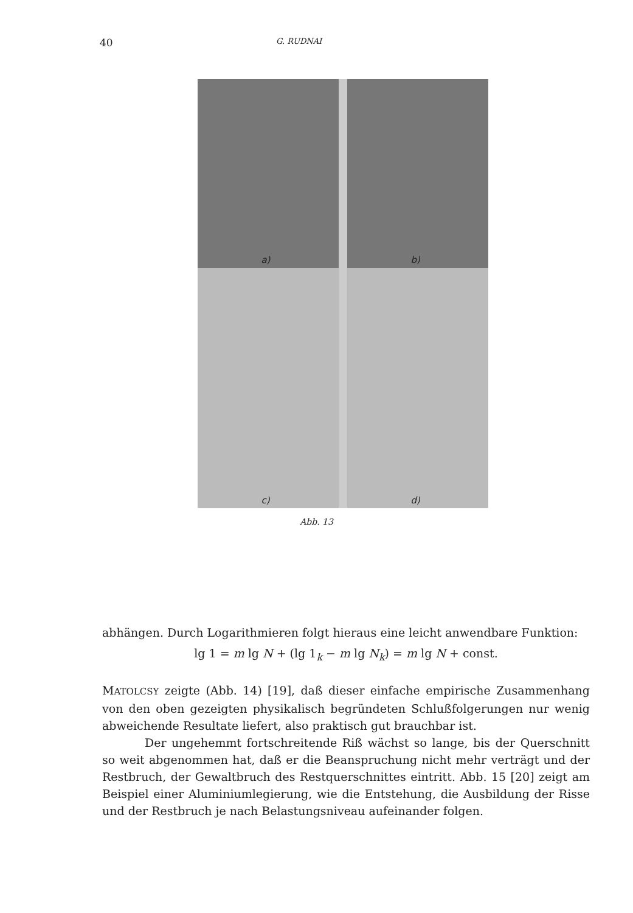40 G. RUDNAI
a)
b)
c)
d)
Abb. 13
abhängen. Durch Logarithmieren folgt hieraus eine leicht anwendbare Funktion:
lg 1 = m lg N + (lg 1<sub>k</sub> − m lg N<sub>k</sub>) = m lg N + const.
MATOLCSY zeigte (Abb. 14) [19], daß dieser einfache empirische Zusammenhang von den oben gezeigten physikalisch begründeten Schlußfolgerungen nur wenig abweichende Resultate liefert, also praktisch gut brauchbar ist.
Der ungehemmt fortschreitende Riß wächst so lange, bis der Querschnitt so weit abgenommen hat, daß er die Beanspruchung nicht mehr verträgt und der Restbruch, der Gewaltbruch des Restquerschnittes eintritt. Abb. 15 [20] zeigt am Beispiel einer Aluminiumlegierung, wie die Entstehung, die Ausbildung der Risse und der Restbruch je nach Belastungsniveau aufeinander folgen.